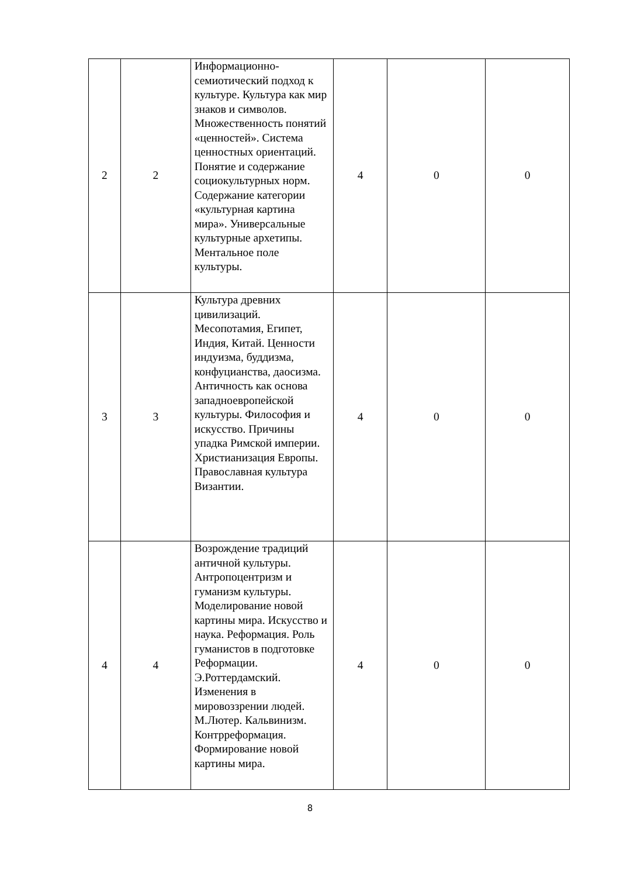| 2 | 2 | Информационно-семиотический подход к культуре. Культура как мир знаков и символов. Множественность понятий «ценностей». Система ценностных ориентаций. Понятие и содержание социокультурных норм. Содержание категории «культурная картина мира». Универсальные культурные архетипы. Ментальное поле культуры. | 4 | 0 | 0 |
| 3 | 3 | Культура древних цивилизаций. Месопотамия, Египет, Индия, Китай. Ценности индуизма, буддизма, конфуцианства, даосизма. Античность как основа западноевропейской культуры. Философия и искусство. Причины упадка Римской империи. Христианизация Европы. Православная культура Византии. | 4 | 0 | 0 |
| 4 | 4 | Возрождение традиций античной культуры. Антропоцентризм и гуманизм культуры. Моделирование новой картины мира. Искусство и наука. Реформация. Роль гуманистов в подготовке Реформации. Э.Роттердамский. Изменения в мировоззрении людей. М.Лютер. Кальвинизм. Контрреформация. Формирование новой картины мира. | 4 | 0 | 0 |
8